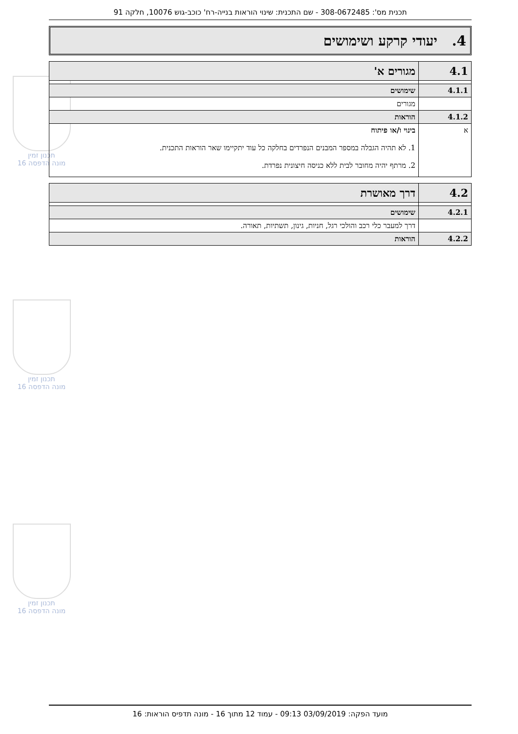תכנון זמין
מונה הדפסה 16
תכנון זמין
מונה הדפסה 16
תכנון זמין
מונה הדפסה 16
תכנית מס': 308-0672485 - שם התכנית: שינוי הוראות בנייה-רח' כוכב-גוש 10076, חלקה 91
4. יעודי קרקע ושימושים
| 4.1 | מגורים א' |
| 4.1.1 | שימושים |
| | מגורים |
| 4.1.2 | הוראות |
| א | בינוי ו/או פיתוח 1. לא תהיה הגבלה במספר המבנים הנפרדים בחלקה כל עוד יתקיימו שאר הוראות התכנית. 2. מרתף יהיה מחובר לבית ללא כניסה חיצונית נפרדת. |
| 4.2 | דרך מאושרת |
| 4.2.1 | שימושים |
| | דרך למעבר כלי רכב והולכי רגל, חניות, גינון, תשתיות, תאורה. |
| 4.2.2 | הוראות |
מועד הפקה: 03/09/2019 09:13 - עמוד 12 מתוך 16 - מונה תדפיס הוראות: 16